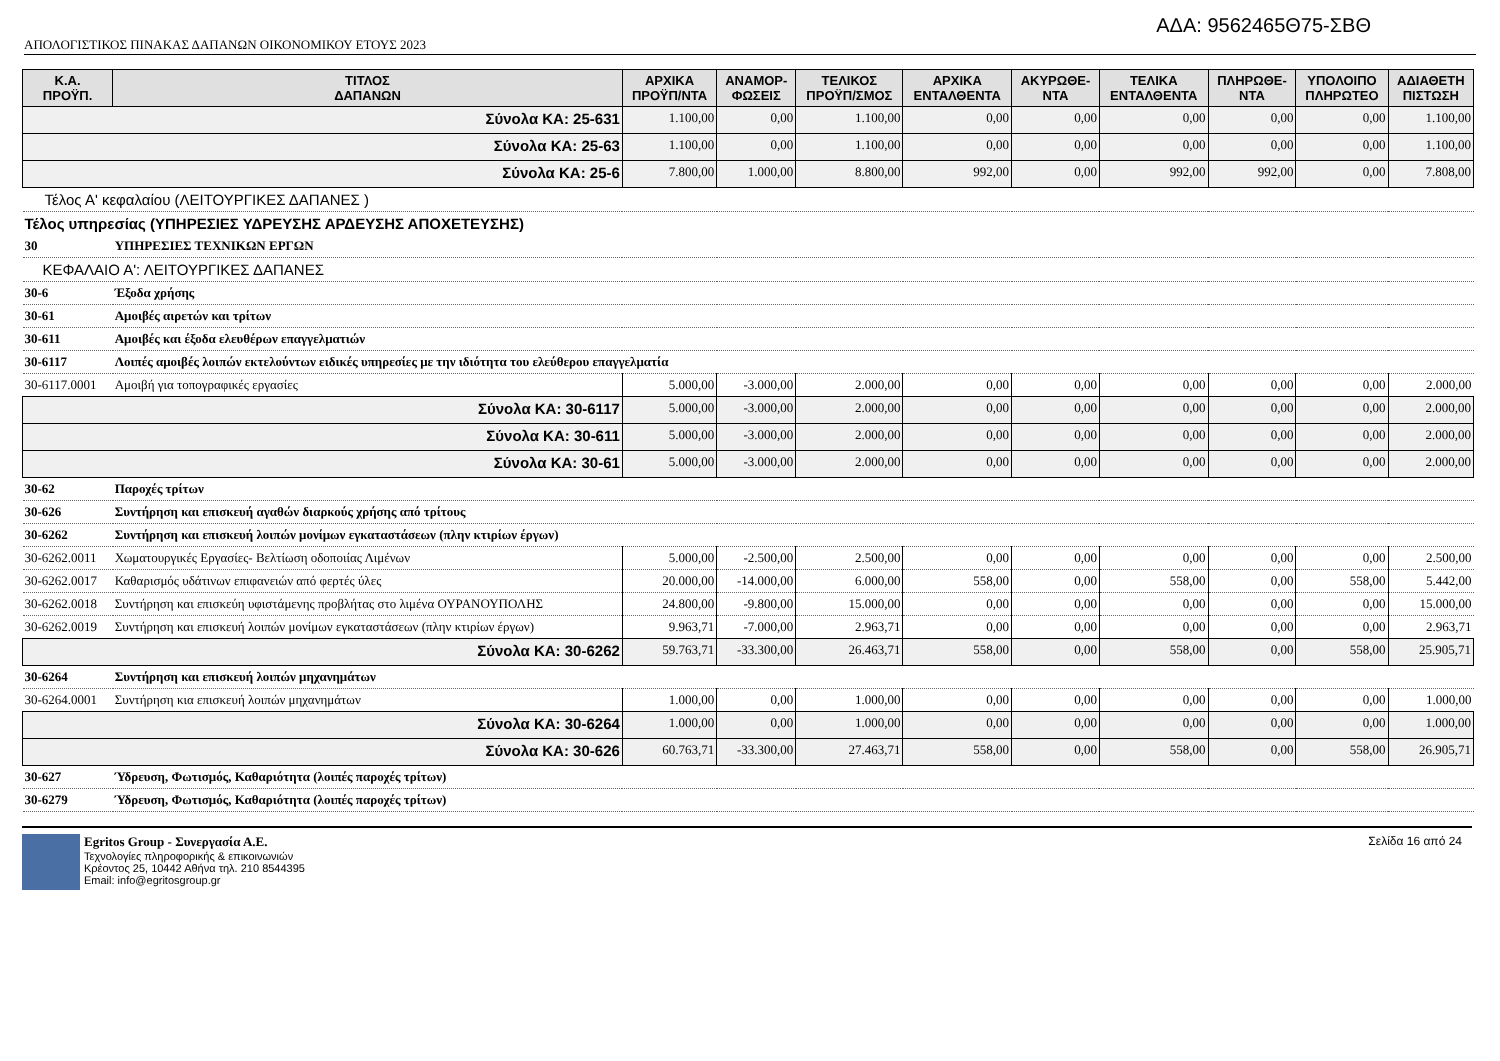ΑΔΑ: 9562465Θ75-ΣΒΘ
ΑΠΟΛΟΓΙΣΤΙΚΟΣ ΠΙΝΑΚΑΣ ΔΑΠΑΝΩΝ ΟΙΚΟΝΟΜΙΚΟΥ ΕΤΟΥΣ 2023
| Κ.Α. ΠΡΟΫΠ. | ΤΙΤΛΟΣ ΔΑΠΑΝΩΝ | ΑΡΧΙΚΑ ΠΡΟΫΠ/ΝΤΑ | ΑΝΑΜΟΡ- ΦΩΣΕΙΣ | ΤΕΛΙΚΟΣ ΠΡΟΫΠ/ΣΜΟΣ | ΑΡΧΙΚΑ ΕΝΤΑΛΘΕΝΤΑ | ΑΚΥΡΩΘΕ- ΝΤΑ | ΤΕΛΙΚΑ ΕΝΤΑΛΘΕΝΤΑ | ΠΛΗΡΩΘΕ- ΝΤΑ | ΥΠΟΛΟΙΠΟ ΠΛΗΡΩΤΕΟ | ΑΔΙΑΘΕΤΗ ΠΙΣΤΩΣΗ |
| --- | --- | --- | --- | --- | --- | --- | --- | --- | --- | --- |
| Σύνολα ΚΑ: 25-631 | | 1.100,00 | 0,00 | 1.100,00 | 0,00 | 0,00 | 0,00 | 0,00 | 0,00 | 1.100,00 |
| Σύνολα ΚΑ: 25-63 | | 1.100,00 | 0,00 | 1.100,00 | 0,00 | 0,00 | 0,00 | 0,00 | 0,00 | 1.100,00 |
| Σύνολα ΚΑ: 25-6 | | 7.800,00 | 1.000,00 | 8.800,00 | 992,00 | 0,00 | 992,00 | 992,00 | 0,00 | 7.808,00 |
| Τέλος Α' κεφαλαίου (ΛΕΙΤΟΥΡΓΙΚΕΣ ΔΑΠΑΝΕΣ ) | | | | | | | | | | |
| Τέλος υπηρεσίας (ΥΠΗΡΕΣΙΕΣ ΥΔΡΕΥΣΗΣ ΑΡΔΕΥΣΗΣ ΑΠΟΧΕΤΕΥΣΗΣ) | | | | | | | | | | |
| 30 | ΥΠΗΡΕΣΙΕΣ ΤΕΧΝΙΚΩΝ ΕΡΓΩΝ | | | | | | | | | |
| ΚΕΦΑΛΑΙΟ Α': ΛΕΙΤΟΥΡΓΙΚΕΣ ΔΑΠΑΝΕΣ | | | | | | | | | | |
| 30-6 | Έξοδα χρήσης | | | | | | | | | |
| 30-61 | Αμοιβές αιρετών και τρίτων | | | | | | | | | |
| 30-611 | Αμοιβές και έξοδα ελευθέρων επαγγελματιών | | | | | | | | | |
| 30-6117 | Λοιπές αμοιβές λοιπών εκτελούντων ειδικές υπηρεσίες με την ιδιότητα του ελεύθερου επαγγελματία | | | | | | | | | |
| 30-6117.0001 | Αμοιβή για τοπογραφικές εργασίες | 5.000,00 | -3.000,00 | 2.000,00 | 0,00 | 0,00 | 0,00 | 0,00 | 0,00 | 2.000,00 |
| Σύνολα ΚΑ: 30-6117 | | 5.000,00 | -3.000,00 | 2.000,00 | 0,00 | 0,00 | 0,00 | 0,00 | 0,00 | 2.000,00 |
| Σύνολα ΚΑ: 30-611 | | 5.000,00 | -3.000,00 | 2.000,00 | 0,00 | 0,00 | 0,00 | 0,00 | 0,00 | 2.000,00 |
| Σύνολα ΚΑ: 30-61 | | 5.000,00 | -3.000,00 | 2.000,00 | 0,00 | 0,00 | 0,00 | 0,00 | 0,00 | 2.000,00 |
| 30-62 | Παροχές τρίτων | | | | | | | | | |
| 30-626 | Συντήρηση και επισκευή αγαθών διαρκούς χρήσης από τρίτους | | | | | | | | | |
| 30-6262 | Συντήρηση και επισκευή λοιπών μονίμων εγκαταστάσεων (πλην κτιρίων έργων) | | | | | | | | | |
| 30-6262.0011 | Χωματουργικές Εργασίες- Βελτίωση οδοποιίας Λιμένων | 5.000,00 | -2.500,00 | 2.500,00 | 0,00 | 0,00 | 0,00 | 0,00 | 0,00 | 2.500,00 |
| 30-6262.0017 | Καθαρισμός υδάτινων επιφανειών από φερτές ύλες | 20.000,00 | -14.000,00 | 6.000,00 | 558,00 | 0,00 | 558,00 | 0,00 | 558,00 | 5.442,00 |
| 30-6262.0018 | Συντήρηση και επισκεύη υφιστάμενης προβλήτας στο λιμένα ΟΥΡΑΝΟΥΠΟΛΗΣ | 24.800,00 | -9.800,00 | 15.000,00 | 0,00 | 0,00 | 0,00 | 0,00 | 0,00 | 15.000,00 |
| 30-6262.0019 | Συντήρηση και επισκευή λοιπών μονίμων εγκαταστάσεων (πλην κτιρίων έργων) | 9.963,71 | -7.000,00 | 2.963,71 | 0,00 | 0,00 | 0,00 | 0,00 | 0,00 | 2.963,71 |
| Σύνολα ΚΑ: 30-6262 | | 59.763,71 | -33.300,00 | 26.463,71 | 558,00 | 0,00 | 558,00 | 0,00 | 558,00 | 25.905,71 |
| 30-6264 | Συντήρηση και επισκευή λοιπών μηχανημάτων | | | | | | | | | |
| 30-6264.0001 | Συντήρηση κια επισκευή λοιπών μηχανημάτων | 1.000,00 | 0,00 | 1.000,00 | 0,00 | 0,00 | 0,00 | 0,00 | 0,00 | 1.000,00 |
| Σύνολα ΚΑ: 30-6264 | | 1.000,00 | 0,00 | 1.000,00 | 0,00 | 0,00 | 0,00 | 0,00 | 0,00 | 1.000,00 |
| Σύνολα ΚΑ: 30-626 | | 60.763,71 | -33.300,00 | 27.463,71 | 558,00 | 0,00 | 558,00 | 0,00 | 558,00 | 26.905,71 |
| 30-627 | Ύδρευση, Φωτισμός, Καθαριότητα (λοιπές παροχές τρίτων) | | | | | | | | | |
| 30-6279 | Ύδρευση, Φωτισμός, Καθαριότητα (λοιπές παροχές τρίτων) | | | | | | | | | |
Egritos Group - Συνεργασία Α.Ε.
Τεχνολογίες πληροφορικής & επικοινωνιών
Κρέοντος 25, 10442 Αθήνα τηλ. 210 8544395
Email: info@egritosgroup.gr
Σελίδα 16 από 24